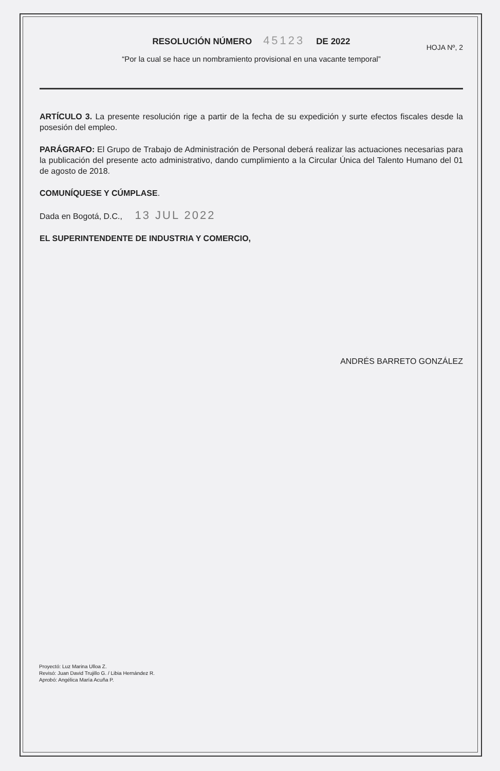RESOLUCIÓN NÚMERO 45123 DE 2022
HOJA Nº, 2
“Por la cual se hace un nombramiento provisional en una vacante temporal”
ARTÍCULO 3. La presente resolución rige a partir de la fecha de su expedición y surte efectos fiscales desde la posesión del empleo.
PARÁGRAFO: El Grupo de Trabajo de Administración de Personal deberá realizar las actuaciones necesarias para la publicación del presente acto administrativo, dando cumplimiento a la Circular Única del Talento Humano del 01 de agosto de 2018.
COMUNÍQUESE Y CÚMPLASE.
Dada en Bogotá, D.C., 13 JUL 2022
EL SUPERINTENDENTE DE INDUSTRIA Y COMERCIO,
ANDRÉS BARRETO GONZÁLEZ
Proyectó: Luz Marina Ulloa Z.
Revisó: Juan David Trujillo G. / Libia Hernández R.
Aprobó: Angélica María Acuña P.